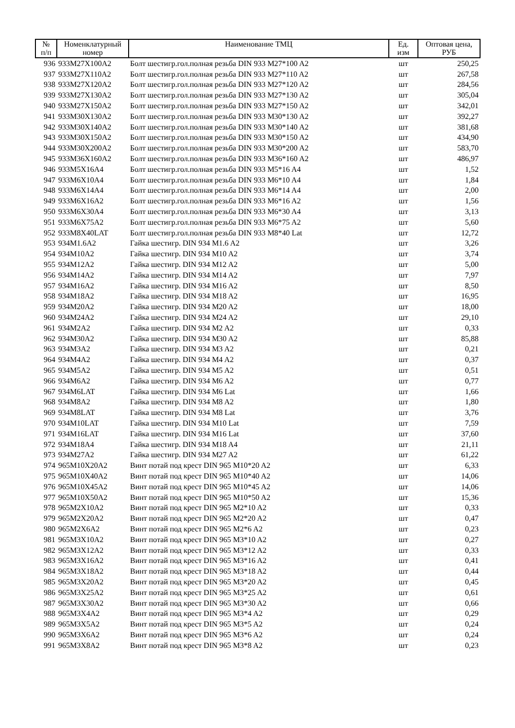| № п/п | Номенклатурный номер | Наименование ТМЦ | Ед. изм | Оптовая цена, РУБ |
| --- | --- | --- | --- | --- |
| 936 | 933M27X100A2 | Болт шестигр.гол.полная резьба DIN 933 M27*100 A2 | шт | 250,25 |
| 937 | 933M27X110A2 | Болт шестигр.гол.полная резьба DIN 933 M27*110 A2 | шт | 267,58 |
| 938 | 933M27X120A2 | Болт шестигр.гол.полная резьба DIN 933 M27*120 A2 | шт | 284,56 |
| 939 | 933M27X130A2 | Болт шестигр.гол.полная резьба DIN 933 M27*130 A2 | шт | 305,04 |
| 940 | 933M27X150A2 | Болт шестигр.гол.полная резьба DIN 933 M27*150 A2 | шт | 342,01 |
| 941 | 933M30X130A2 | Болт шестигр.гол.полная резьба DIN 933 M30*130 A2 | шт | 392,27 |
| 942 | 933M30X140A2 | Болт шестигр.гол.полная резьба DIN 933 M30*140 A2 | шт | 381,68 |
| 943 | 933M30X150A2 | Болт шестигр.гол.полная резьба DIN 933 M30*150 A2 | шт | 434,90 |
| 944 | 933M30X200A2 | Болт шестигр.гол.полная резьба DIN 933 M30*200 A2 | шт | 583,70 |
| 945 | 933M36X160A2 | Болт шестигр.гол.полная резьба DIN 933 M36*160 A2 | шт | 486,97 |
| 946 | 933M5X16A4 | Болт шестигр.гол.полная резьба DIN 933 M5*16 A4 | шт | 1,52 |
| 947 | 933M6X10A4 | Болт шестигр.гол.полная резьба DIN 933 M6*10 A4 | шт | 1,84 |
| 948 | 933M6X14A4 | Болт шестигр.гол.полная резьба DIN 933 M6*14 A4 | шт | 2,00 |
| 949 | 933M6X16A2 | Болт шестигр.гол.полная резьба DIN 933 M6*16 A2 | шт | 1,56 |
| 950 | 933M6X30A4 | Болт шестигр.гол.полная резьба DIN 933 M6*30 A4 | шт | 3,13 |
| 951 | 933M6X75A2 | Болт шестигр.гол.полная резьба DIN 933 M6*75 A2 | шт | 5,60 |
| 952 | 933M8X40LAT | Болт шестигр.гол.полная резьба DIN 933 M8*40 Lat | шт | 12,72 |
| 953 | 934M1.6A2 | Гайка шестигр. DIN 934 M1.6 A2 | шт | 3,26 |
| 954 | 934M10A2 | Гайка шестигр. DIN 934 M10 A2 | шт | 3,74 |
| 955 | 934M12A2 | Гайка шестигр. DIN 934 M12 A2 | шт | 5,00 |
| 956 | 934M14A2 | Гайка шестигр. DIN 934 M14 A2 | шт | 7,97 |
| 957 | 934M16A2 | Гайка шестигр. DIN 934 M16 A2 | шт | 8,50 |
| 958 | 934M18A2 | Гайка шестигр. DIN 934 M18 A2 | шт | 16,95 |
| 959 | 934M20A2 | Гайка шестигр. DIN 934 M20 A2 | шт | 18,00 |
| 960 | 934M24A2 | Гайка шестигр. DIN 934 M24 A2 | шт | 29,10 |
| 961 | 934M2A2 | Гайка шестигр. DIN 934 M2 A2 | шт | 0,33 |
| 962 | 934M30A2 | Гайка шестигр. DIN 934 M30 A2 | шт | 85,88 |
| 963 | 934M3A2 | Гайка шестигр. DIN 934 M3 A2 | шт | 0,21 |
| 964 | 934M4A2 | Гайка шестигр. DIN 934 M4 A2 | шт | 0,37 |
| 965 | 934M5A2 | Гайка шестигр. DIN 934 M5 A2 | шт | 0,51 |
| 966 | 934M6A2 | Гайка шестигр. DIN 934 M6 A2 | шт | 0,77 |
| 967 | 934M6LAT | Гайка шестигр. DIN 934 M6 Lat | шт | 1,66 |
| 968 | 934M8A2 | Гайка шестигр. DIN 934 M8 A2 | шт | 1,80 |
| 969 | 934M8LAT | Гайка шестигр. DIN 934 M8 Lat | шт | 3,76 |
| 970 | 934M10LAT | Гайка шестигр. DIN 934 M10 Lat | шт | 7,59 |
| 971 | 934M16LAT | Гайка шестигр. DIN 934 M16 Lat | шт | 37,60 |
| 972 | 934M18A4 | Гайка шестигр. DIN 934 M18 A4 | шт | 21,11 |
| 973 | 934M27A2 | Гайка шестигр. DIN 934 M27 A2 | шт | 61,22 |
| 974 | 965M10X20A2 | Винт потай под крест DIN 965 M10*20 A2 | шт | 6,33 |
| 975 | 965M10X40A2 | Винт потай под крест DIN 965 M10*40 A2 | шт | 14,06 |
| 976 | 965M10X45A2 | Винт потай под крест DIN 965 M10*45 A2 | шт | 14,06 |
| 977 | 965M10X50A2 | Винт потай под крест DIN 965 M10*50 A2 | шт | 15,36 |
| 978 | 965M2X10A2 | Винт потай под крест DIN 965 M2*10 A2 | шт | 0,33 |
| 979 | 965M2X20A2 | Винт потай под крест DIN 965 M2*20 A2 | шт | 0,47 |
| 980 | 965M2X6A2 | Винт потай под крест DIN 965 M2*6 A2 | шт | 0,23 |
| 981 | 965M3X10A2 | Винт потай под крест DIN 965 M3*10 A2 | шт | 0,27 |
| 982 | 965M3X12A2 | Винт потай под крест DIN 965 M3*12 A2 | шт | 0,33 |
| 983 | 965M3X16A2 | Винт потай под крест DIN 965 M3*16 A2 | шт | 0,41 |
| 984 | 965M3X18A2 | Винт потай под крест DIN 965 M3*18 A2 | шт | 0,44 |
| 985 | 965M3X20A2 | Винт потай под крест DIN 965 M3*20 A2 | шт | 0,45 |
| 986 | 965M3X25A2 | Винт потай под крест DIN 965 M3*25 A2 | шт | 0,61 |
| 987 | 965M3X30A2 | Винт потай под крест DIN 965 M3*30 A2 | шт | 0,66 |
| 988 | 965M3X4A2 | Винт потай под крест DIN 965 M3*4 A2 | шт | 0,29 |
| 989 | 965M3X5A2 | Винт потай под крест DIN 965 M3*5 A2 | шт | 0,24 |
| 990 | 965M3X6A2 | Винт потай под крест DIN 965 M3*6 A2 | шт | 0,24 |
| 991 | 965M3X8A2 | Винт потай под крест DIN 965 M3*8 A2 | шт | 0,23 |